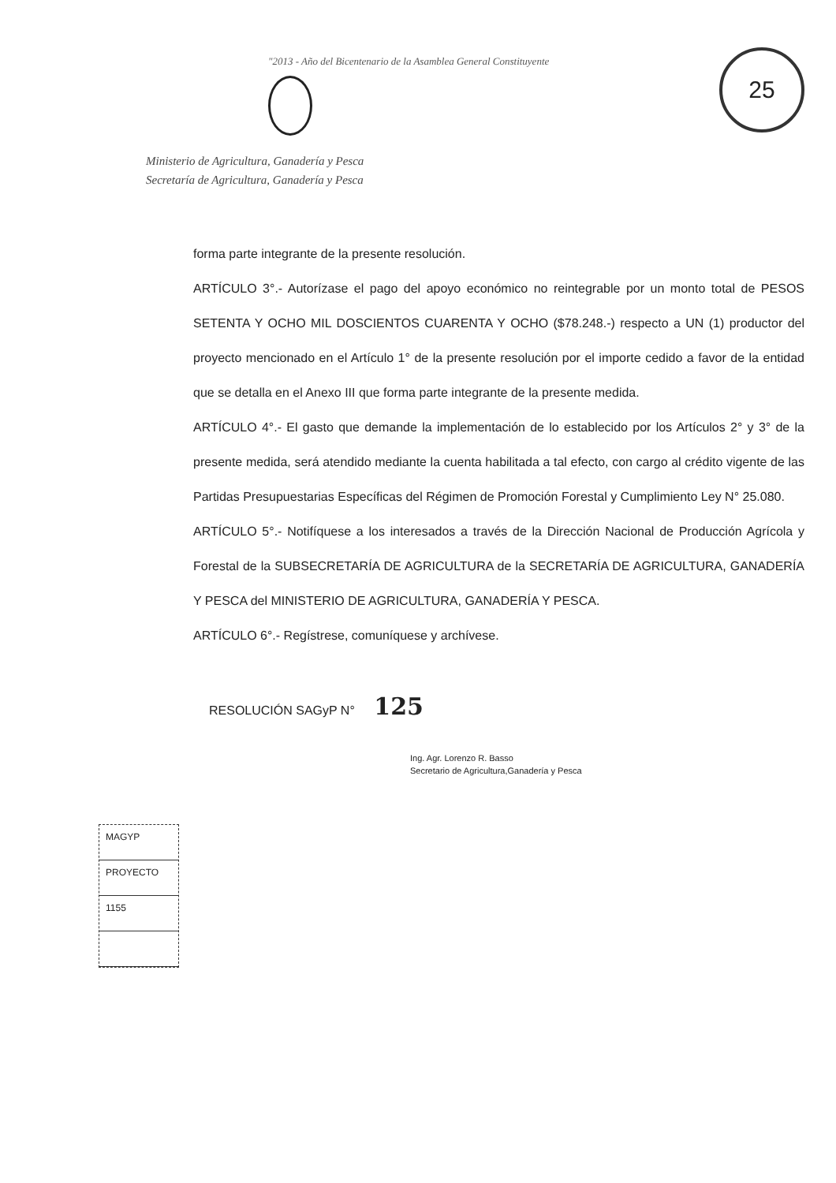"2013 - Año del Bicentenario de la Asamblea General Constituyente
25
Ministerio de Agricultura, Ganadería y Pesca
Secretaría de Agricultura, Ganadería y Pesca
forma parte integrante de la presente resolución.
ARTÍCULO 3°.- Autorízase el pago del apoyo económico no reintegrable por un monto total de PESOS SETENTA Y OCHO MIL DOSCIENTOS CUARENTA Y OCHO ($78.248.-) respecto a UN (1) productor del proyecto mencionado en el Artículo 1° de la presente resolución por el importe cedido a favor de la entidad que se detalla en el Anexo III que forma parte integrante de la presente medida.
ARTÍCULO 4°.- El gasto que demande la implementación de lo establecido por los Artículos 2° y 3° de la presente medida, será atendido mediante la cuenta habilitada a tal efecto, con cargo al crédito vigente de las Partidas Presupuestarias Específicas del Régimen de Promoción Forestal y Cumplimiento Ley N° 25.080.
ARTÍCULO 5°.- Notifíquese a los interesados a través de la Dirección Nacional de Producción Agrícola y Forestal de la SUBSECRETARÍA DE AGRICULTURA de la SECRETARÍA DE AGRICULTURA, GANADERÍA Y PESCA del MINISTERIO DE AGRICULTURA, GANADERÍA Y PESCA.
ARTÍCULO 6°.- Regístrese, comuníquese y archívese.
RESOLUCIÓN SAGyP N° 125
Ing. Agr. Lorenzo R. Basso
Secretario de Agricultura,Ganadería y Pesca
MAGYP
PROYECTO
1155